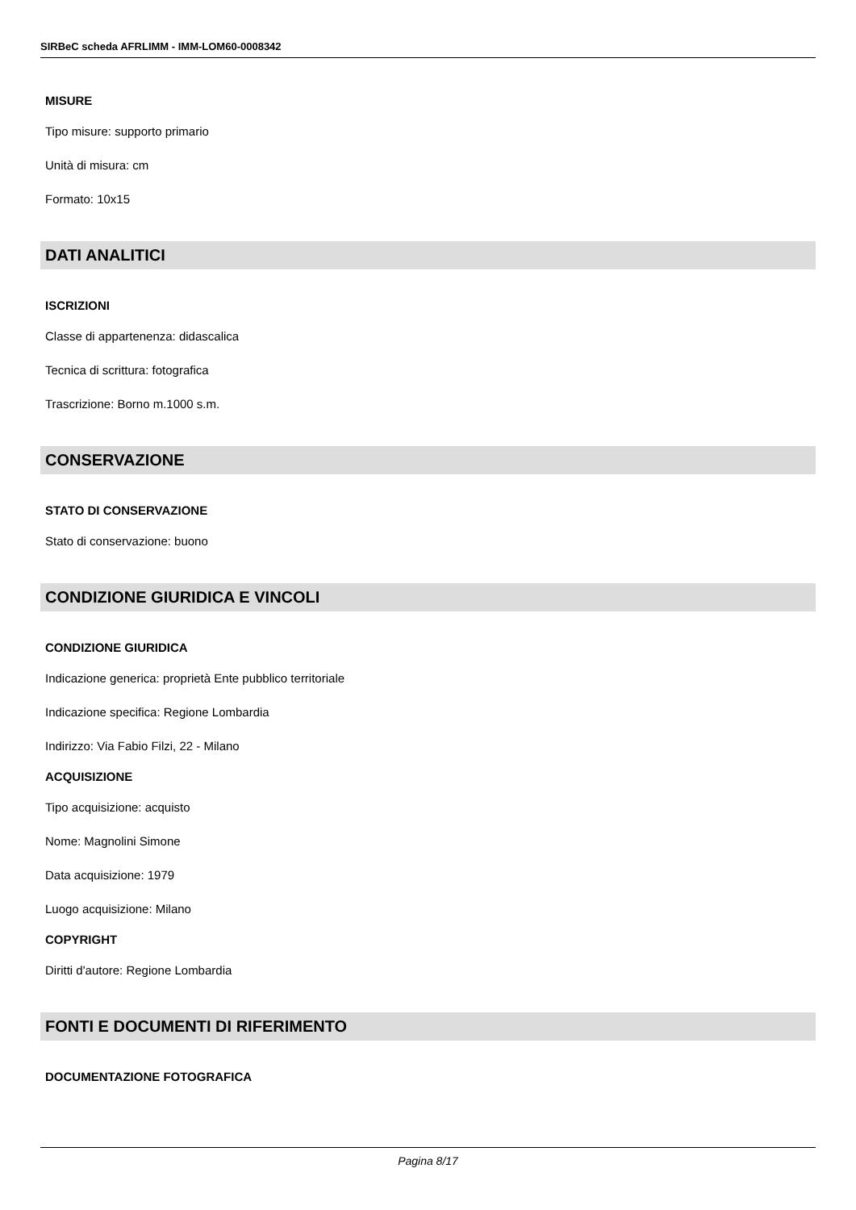SIRBeC scheda AFRLIMM - IMM-LOM60-0008342
MISURE
Tipo misure: supporto primario
Unità di misura: cm
Formato: 10x15
DATI ANALITICI
ISCRIZIONI
Classe di appartenenza: didascalica
Tecnica di scrittura: fotografica
Trascrizione: Borno m.1000 s.m.
CONSERVAZIONE
STATO DI CONSERVAZIONE
Stato di conservazione: buono
CONDIZIONE GIURIDICA E VINCOLI
CONDIZIONE GIURIDICA
Indicazione generica: proprietà Ente pubblico territoriale
Indicazione specifica: Regione Lombardia
Indirizzo: Via Fabio Filzi, 22 - Milano
ACQUISIZIONE
Tipo acquisizione: acquisto
Nome: Magnolini Simone
Data acquisizione: 1979
Luogo acquisizione: Milano
COPYRIGHT
Diritti d'autore: Regione Lombardia
FONTI E DOCUMENTI DI RIFERIMENTO
DOCUMENTAZIONE FOTOGRAFICA
Pagina 8/17